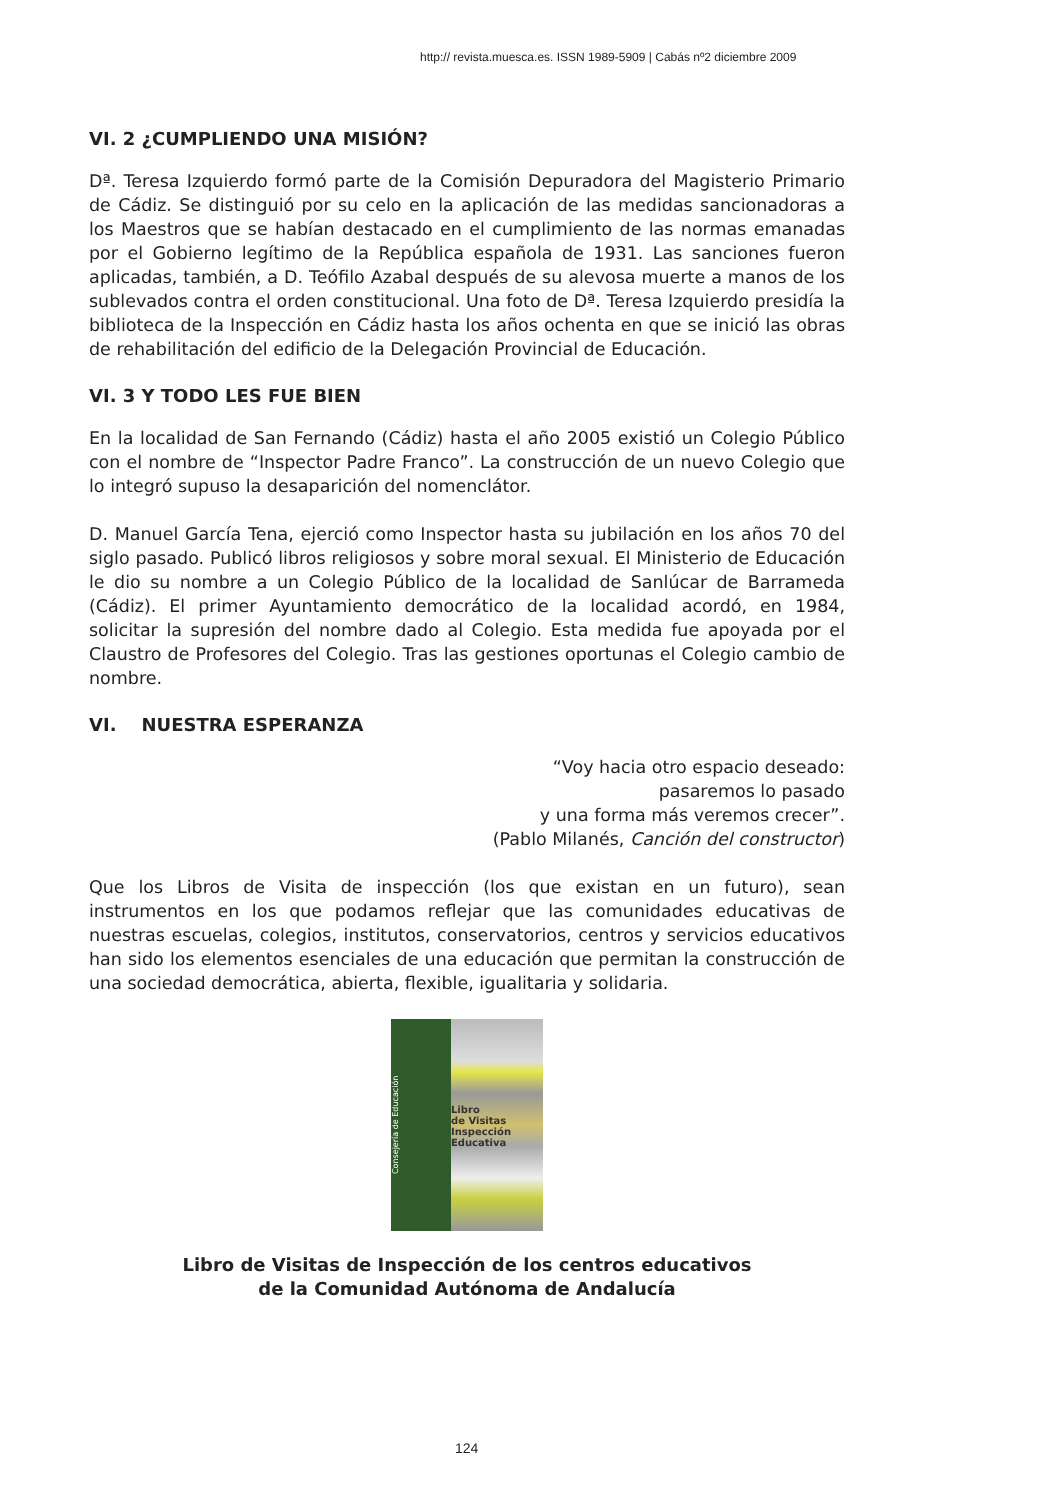http:// revista.muesca.es. ISSN 1989-5909 | Cabás nº2 diciembre 2009
VI. 2 ¿CUMPLIENDO UNA MISIÓN?
Dª. Teresa Izquierdo formó parte de la Comisión Depuradora del Magisterio Primario de Cádiz. Se distinguió por su celo en la aplicación de las medidas sancionadoras a los Maestros que se habían destacado en el cumplimiento de las normas emanadas por el Gobierno legítimo de la República española de 1931. Las sanciones fueron aplicadas, también, a D. Teófilo Azabal después de su alevosa muerte a manos de los sublevados contra el orden constitucional. Una foto de Dª. Teresa Izquierdo presidía la biblioteca de la Inspección en Cádiz hasta los años ochenta en que se inició las obras de rehabilitación del edificio de la Delegación Provincial de Educación.
VI. 3 Y TODO LES FUE BIEN
En la localidad de San Fernando (Cádiz) hasta el año 2005 existió un Colegio Público con el nombre de “Inspector Padre Franco”. La construcción de un nuevo Colegio que lo integró supuso la desaparición del nomenclátor.
D. Manuel García Tena, ejerció como Inspector hasta su jubilación en los años 70 del siglo pasado. Publicó libros religiosos y sobre moral sexual. El Ministerio de Educación le dio su nombre a un Colegio Público de la localidad de Sanlúcar de Barrameda (Cádiz). El primer Ayuntamiento democrático de la localidad acordó, en 1984, solicitar la supresión del nombre dado al Colegio. Esta medida fue apoyada por el Claustro de Profesores del Colegio. Tras las gestiones oportunas el Colegio cambio de nombre.
VI. NUESTRA ESPERANZA
“Voy hacia otro espacio deseado:
pasaremos lo pasado
y una forma más veremos crecer”.
(Pablo Milanés, Canción del constructor)
Que los Libros de Visita de inspección (los que existan en un futuro), sean instrumentos en los que podamos reflejar que las comunidades educativas de nuestras escuelas, colegios, institutos, conservatorios, centros y servicios educativos han sido los elementos esenciales de una educación que permitan la construcción de una sociedad democrática, abierta, flexible, igualitaria y solidaria.
Consejería de Educación
Libro
de Visitas
Inspección Educativa
Libro de Visitas de Inspección de los centros educativos
de la Comunidad Autónoma de Andalucía
124